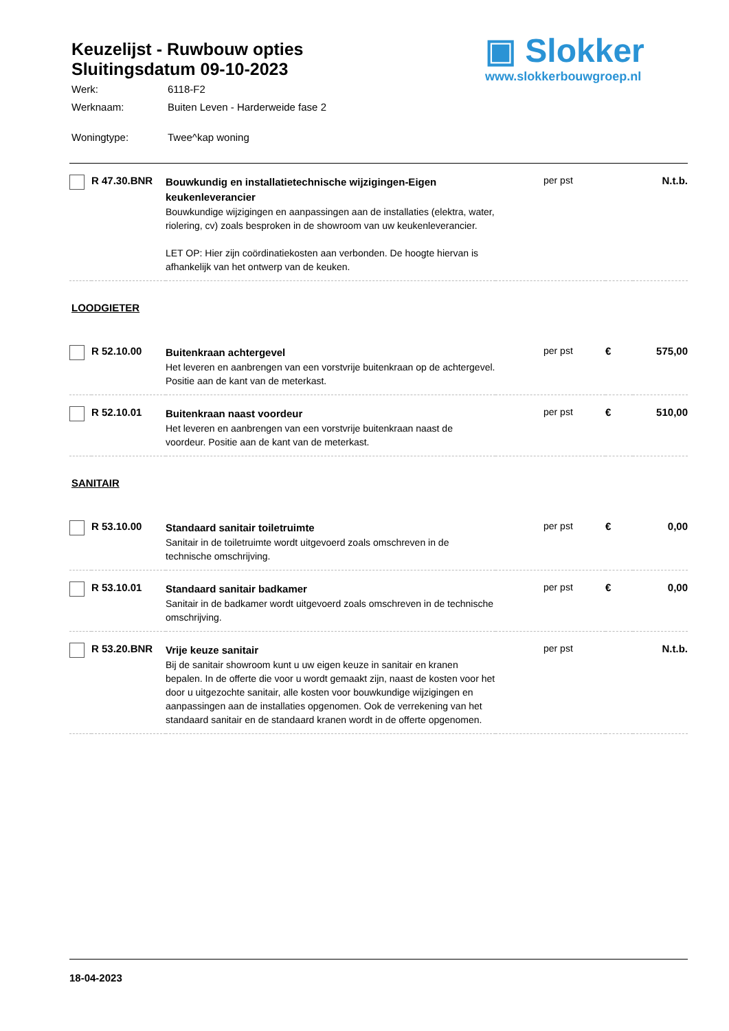Keuzelijst - Ruwbouw opties
Sluitingsdatum 09-10-2023
Werk: 6118-F2
Werknaam: Buiten Leven - Harderweide fase 2
Woningtype: Twee^kap woning
▣ Slokker
www.slokkerbouwgroep.nl
| | R 47.30.BNR | Bouwkundig en installatietechnische wijzigingen-Eigen keukenleverancier Bouwkundige wijzigingen en aanpassingen aan de installaties (elektra, water, riolering, cv) zoals besproken in de showroom van uw keukenleverancier. LET OP: Hier zijn coördinatiekosten aan verbonden. De hoogte hiervan is afhankelijk van het ontwerp van de keuken. | per pst | | N.t.b. |
| LOODGIETER | | | | | |
| | R 52.10.00 | Buitenkraan achtergevel Het leveren en aanbrengen van een vorstvrije buitenkraan op de achtergevel. Positie aan de kant van de meterkast. | per pst | € | 575,00 |
| | R 52.10.01 | Buitenkraan naast voordeur Het leveren en aanbrengen van een vorstvrije buitenkraan naast de voordeur. Positie aan de kant van de meterkast. | per pst | € | 510,00 |
| SANITAIR | | | | | |
| | R 53.10.00 | Standaard sanitair toiletruimte Sanitair in de toiletruimte wordt uitgevoerd zoals omschreven in de technische omschrijving. | per pst | € | 0,00 |
| | R 53.10.01 | Standaard sanitair badkamer Sanitair in de badkamer wordt uitgevoerd zoals omschreven in de technische omschrijving. | per pst | € | 0,00 |
| | R 53.20.BNR | Vrije keuze sanitair Bij de sanitair showroom kunt u uw eigen keuze in sanitair en kranen bepalen. In de offerte die voor u wordt gemaakt zijn, naast de kosten voor het door u uitgezochte sanitair, alle kosten voor bouwkundige wijzigingen en aanpassingen aan de installaties opgenomen. Ook de verrekening van het standaard sanitair en de standaard kranen wordt in de offerte opgenomen. | per pst | | N.t.b. |
18-04-2023